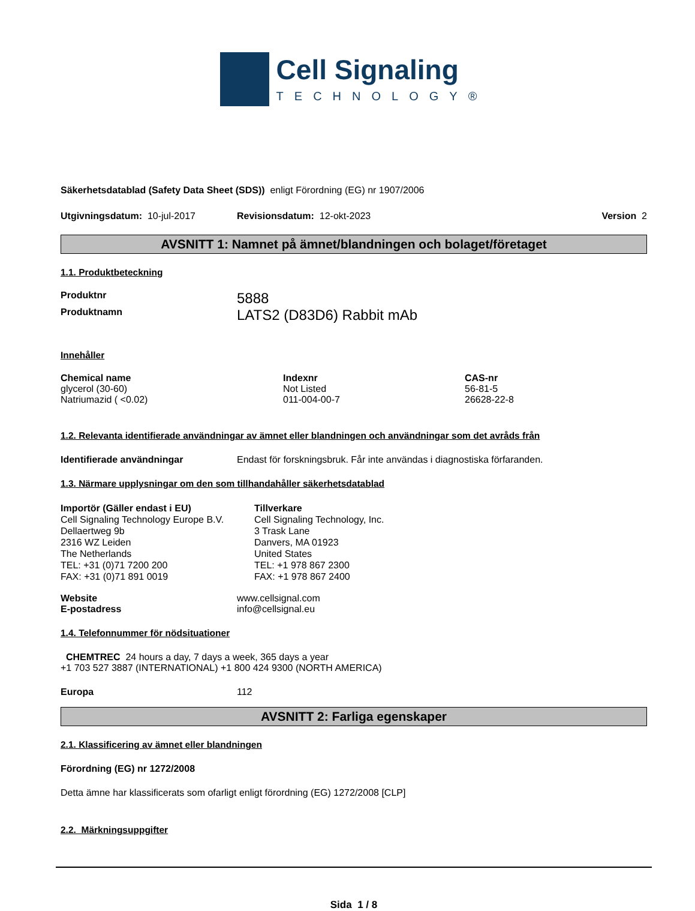Cell Signaling
TECHNOLOGY®
Säkerhetsdatablad (Safety Data Sheet (SDS)) enligt Förordning (EG) nr 1907/2006
Utgivningsdatum: 10-jul-2017 Revisionsdatum: 12-okt-2023 Version 2
AVSNITT 1: Namnet på ämnet/blandningen och bolaget/företaget
1.1. Produktbeteckning
| Produktnr | 5888 |
| Produktnamn | LATS2 (D83D6) Rabbit mAb |
Innehåller
| Chemical name | Indexnr | CAS-nr |
| --- | --- | --- |
| glycerol (30-60) | Not Listed | 56-81-5 |
| Natriumazid ( <0.02) | 011-004-00-7 | 26628-22-8 |
1.2. Relevanta identifierade användningar av ämnet eller blandningen och användningar som det avråds från
Identifierade användningar Endast för forskningsbruk. Får inte användas i diagnostiska förfaranden.
1.3. Närmare upplysningar om den som tillhandahåller säkerhetsdatablad
Importör (Gäller endast i EU)
Cell Signaling Technology Europe B.V.
Dellaertweg 9b
2316 WZ Leiden
The Netherlands
TEL: +31 (0)71 7200 200
FAX: +31 (0)71 891 0019
Tillverkare
Cell Signaling Technology, Inc.
3 Trask Lane
Danvers, MA 01923
United States
TEL: +1 978 867 2300
FAX: +1 978 867 2400
| Website | www.cellsignal.com |
| E-postadress | info@cellsignal.eu |
1.4. Telefonnummer för nödsituationer
CHEMTREC 24 hours a day, 7 days a week, 365 days a year
+1 703 527 3887 (INTERNATIONAL) +1 800 424 9300 (NORTH AMERICA)
Europa 112
AVSNITT 2: Farliga egenskaper
2.1. Klassificering av ämnet eller blandningen
Förordning (EG) nr 1272/2008
Detta ämne har klassificerats som ofarligt enligt förordning (EG) 1272/2008 [CLP]
2.2. Märkningsuppgifter
Sida 1 / 8